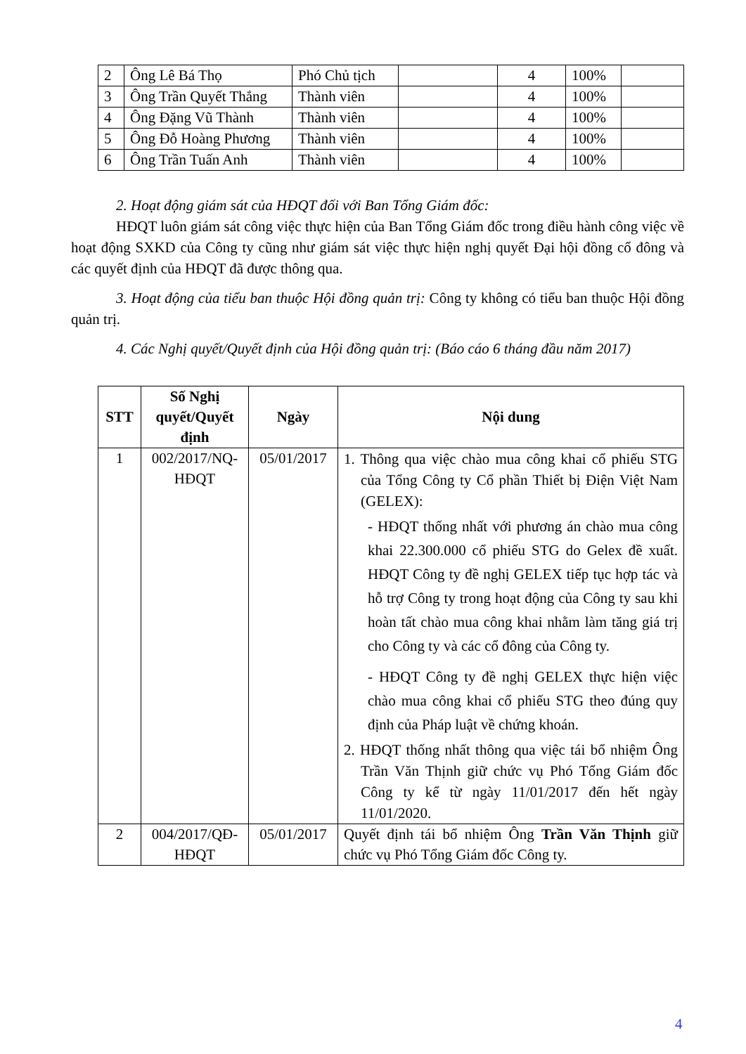| 2 | Ông Lê Bá Thọ | Phó Chủ tịch | | 4 | 100% | |
| 3 | Ông Trần Quyết Thắng | Thành viên | | 4 | 100% | |
| 4 | Ông Đặng Vũ Thành | Thành viên | | 4 | 100% | |
| 5 | Ông Đỗ Hoàng Phương | Thành viên | | 4 | 100% | |
| 6 | Ông Trần Tuấn Anh | Thành viên | | 4 | 100% | |
2. Hoạt động giám sát của HĐQT đối với Ban Tổng Giám đốc:
HĐQT luôn giám sát công việc thực hiện của Ban Tổng Giám đốc trong điều hành công việc về hoạt động SXKD của Công ty cũng như giám sát việc thực hiện nghị quyết Đại hội đồng cổ đông và các quyết định của HĐQT đã được thông qua.
3. Hoạt động của tiểu ban thuộc Hội đồng quản trị: Công ty không có tiểu ban thuộc Hội đồng quản trị.
4. Các Nghị quyết/Quyết định của Hội đồng quản trị: (Báo cáo 6 tháng đầu năm 2017)
| STT | Số Nghị quyết/Quyết định | Ngày | Nội dung |
| --- | --- | --- | --- |
| 1 | 002/2017/NQ-HĐQT | 05/01/2017 | 1. Thông qua việc chào mua công khai cổ phiếu STG của Tổng Công ty Cổ phần Thiết bị Điện Việt Nam (GELEX): - HĐQT thống nhất với phương án chào mua công khai 22.300.000 cổ phiếu STG do Gelex đề xuất. HĐQT Công ty đề nghị GELEX tiếp tục hợp tác và hỗ trợ Công ty trong hoạt động của Công ty sau khi hoàn tất chào mua công khai nhằm làm tăng giá trị cho Công ty và các cổ đông của Công ty. - HĐQT Công ty đề nghị GELEX thực hiện việc chào mua công khai cổ phiếu STG theo đúng quy định của Pháp luật về chứng khoán. 2. HĐQT thống nhất thông qua việc tái bổ nhiệm Ông Trần Văn Thịnh giữ chức vụ Phó Tổng Giám đốc Công ty kể từ ngày 11/01/2017 đến hết ngày 11/01/2020. |
| 2 | 004/2017/QĐ-HĐQT | 05/01/2017 | Quyết định tái bổ nhiệm Ông Trần Văn Thịnh giữ chức vụ Phó Tổng Giám đốc Công ty. |
4